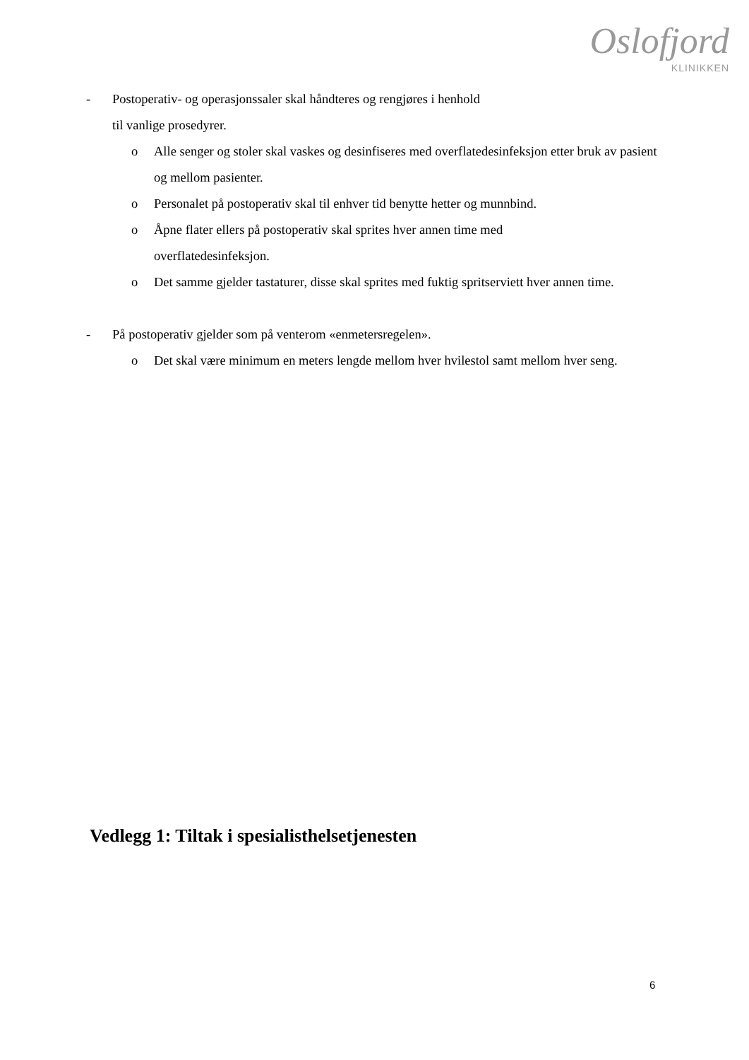Oslofjord
KLINIKKEN
- Postoperativ- og operasjonssaler skal håndteres og rengjøres i henhold
til vanlige prosedyrer.
o Alle senger og stoler skal vaskes og desinfiseres med overflatedesinfeksjon etter bruk av pasient og mellom pasienter.
o Personalet på postoperativ skal til enhver tid benytte hetter og munnbind.
o Åpne flater ellers på postoperativ skal sprites hver annen time med
overflatedesinfeksjon.
o Det samme gjelder tastaturer, disse skal sprites med fuktig spritserviett hver annen time.
- På postoperativ gjelder som på venterom «enmetersregelen».
o Det skal være minimum en meters lengde mellom hver hvilestol samt mellom hver seng.
Vedlegg 1: Tiltak i spesialisthelsetjenesten
6